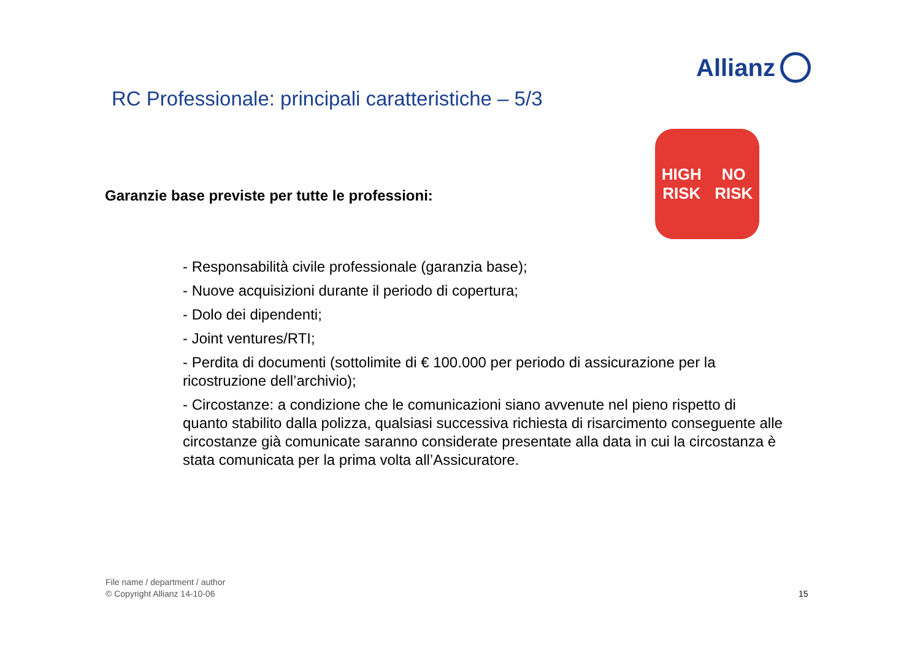Allianz
RC Professionale: principali caratteristiche – 5/3
Garanzie base previste per tutte le professioni:
HIGH
RISK NO
RISK
- Responsabilità civile professionale (garanzia base);
- Nuove acquisizioni durante il periodo di copertura;
- Dolo dei dipendenti;
- Joint ventures/RTI;
- Perdita di documenti (sottolimite di € 100.000 per periodo di assicurazione per la ricostruzione dell’archivio);
- Circostanze: a condizione che le comunicazioni siano avvenute nel pieno rispetto di quanto stabilito dalla polizza, qualsiasi successiva richiesta di risarcimento conseguente alle circostanze già comunicate saranno considerate presentate alla data in cui la circostanza è stata comunicata per la prima volta all’Assicuratore.
File name / department / author
© Copyright Allianz 14-10-06
15